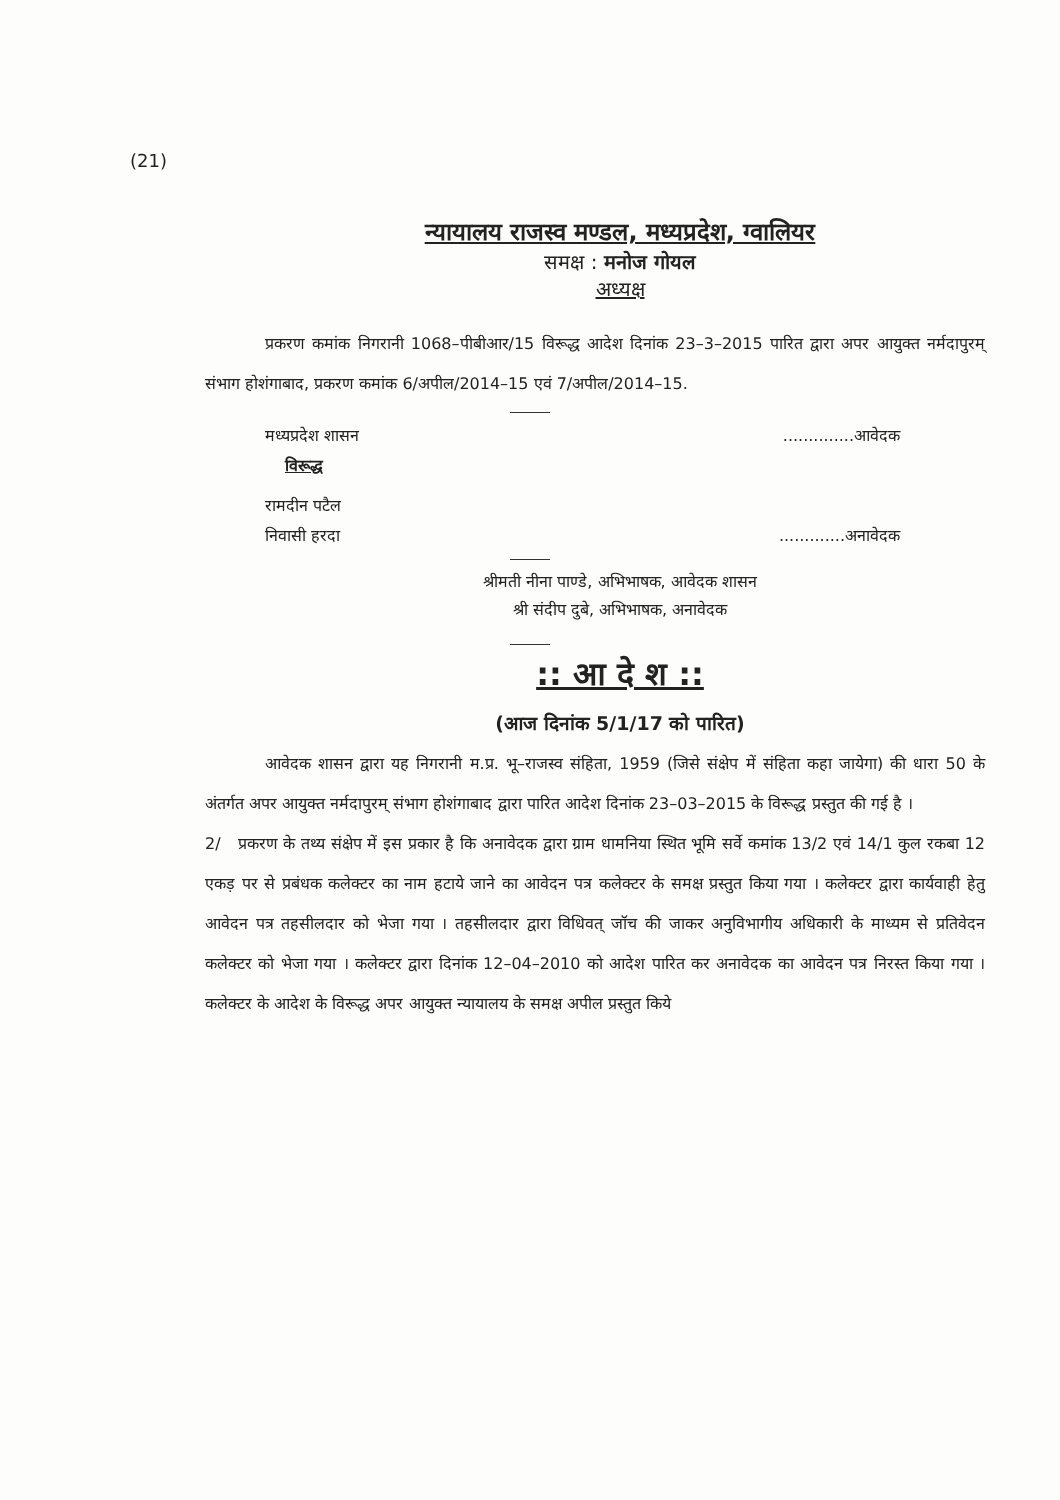(21)
न्यायालय राजस्व मण्डल, मध्यप्रदेश, ग्वालियर
समक्ष : मनोज गोयल
अध्यक्ष
प्रकरण कमांक निगरानी 1068–पीबीआर/15 विरूद्ध आदेश दिनांक 23–3–2015 पारित द्वारा अपर आयुक्त नर्मदापुरम् संभाग होशंगाबाद, प्रकरण कमांक 6/अपील/2014–15 एवं 7/अपील/2014–15.
मध्यप्रदेश शासन..............आवेदक
विरूद्ध
रामदीन पटैल
निवासी हरदा.............अनावेदक
श्रीमती नीना पाण्डे, अभिभाषक, आवेदक शासन
श्री संदीप दुबे, अभिभाषक, अनावेदक
:: आ दे श ::
(आज दिनांक 5/1/17 को पारित)
आवेदक शासन द्वारा यह निगरानी म.प्र. भू–राजस्व संहिता, 1959 (जिसे संक्षेप में संहिता कहा जायेगा) की धारा 50 के अंतर्गत अपर आयुक्त नर्मदापुरम् संभाग होशंगाबाद द्वारा पारित आदेश दिनांक 23–03–2015 के विरूद्ध प्रस्तुत की गई है ।
2/ प्रकरण के तथ्य संक्षेप में इस प्रकार है कि अनावेदक द्वारा ग्राम धामनिया स्थित भूमि सर्वे कमांक 13/2 एवं 14/1 कुल रकबा 12 एकड़ पर से प्रबंधक कलेक्टर का नाम हटाये जाने का आवेदन पत्र कलेक्टर के समक्ष प्रस्तुत किया गया । कलेक्टर द्वारा कार्यवाही हेतु आवेदन पत्र तहसीलदार को भेजा गया । तहसीलदार द्वारा विधिवत् जॉच की जाकर अनुविभागीय अधिकारी के माध्यम से प्रतिवेदन कलेक्टर को भेजा गया । कलेक्टर द्वारा दिनांक 12–04–2010 को आदेश पारित कर अनावेदक का आवेदन पत्र निरस्त किया गया । कलेक्टर के आदेश के विरूद्ध अपर आयुक्त न्यायालय के समक्ष अपील प्रस्तुत किये